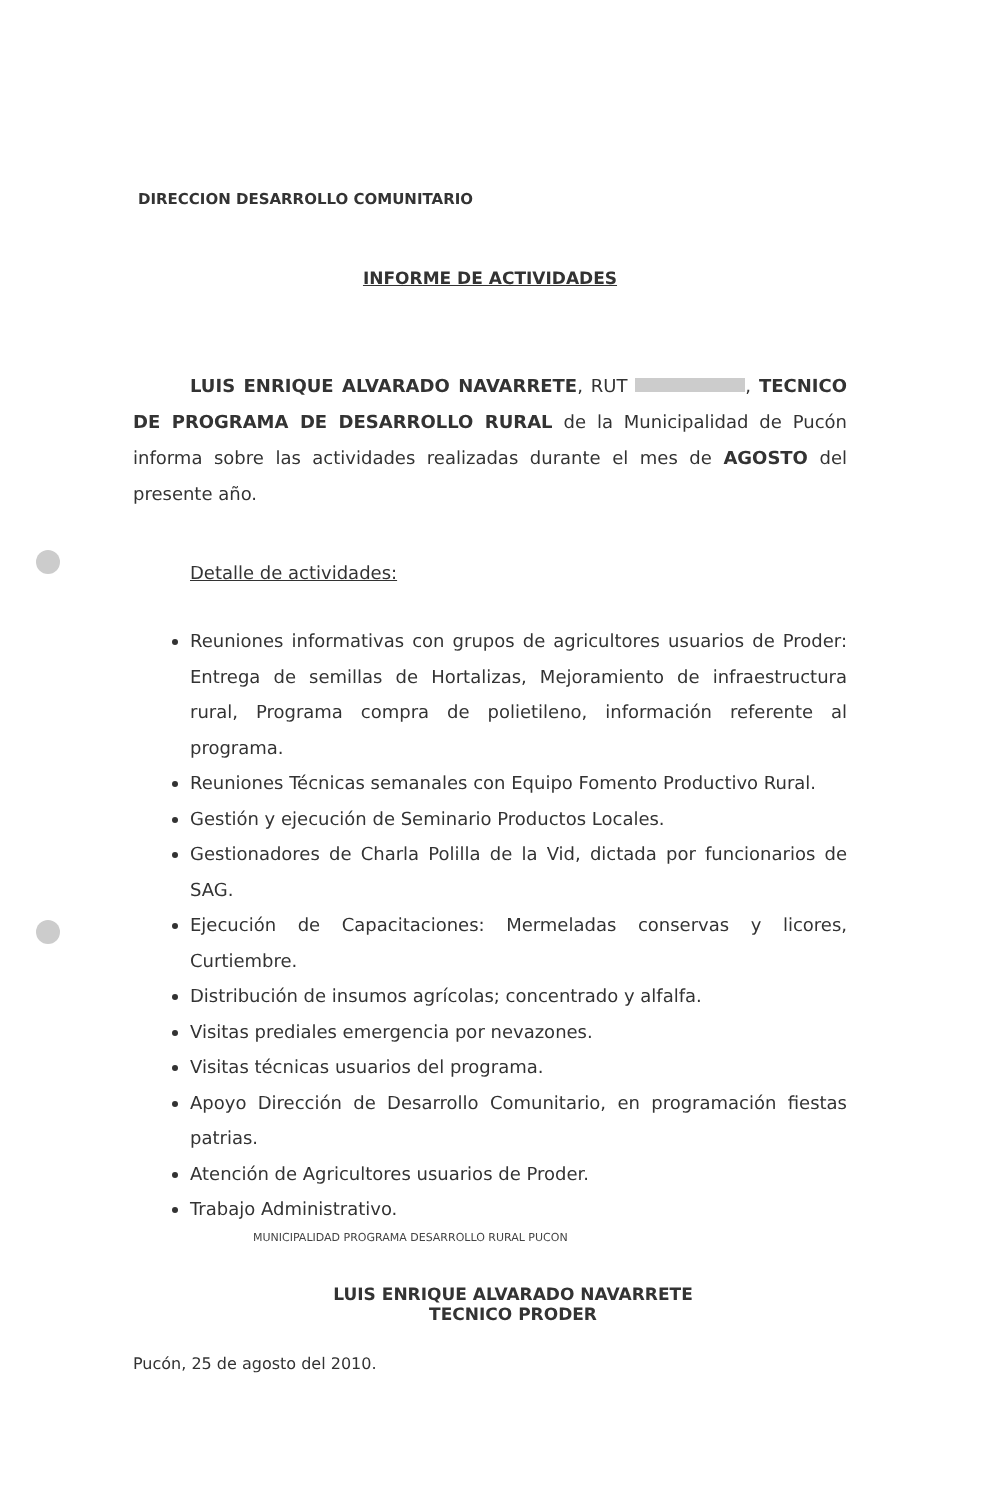DIRECCION DESARROLLO COMUNITARIO
INFORME DE ACTIVIDADES
LUIS ENRIQUE ALVARADO NAVARRETE, RUT , TECNICO DE PROGRAMA DE DESARROLLO RURAL de la Municipalidad de Pucón informa sobre las actividades realizadas durante el mes de AGOSTO del presente año.
Detalle de actividades:
Reuniones informativas con grupos de agricultores usuarios de Proder: Entrega de semillas de Hortalizas, Mejoramiento de infraestructura rural, Programa compra de polietileno, información referente al programa.
Reuniones Técnicas semanales con Equipo Fomento Productivo Rural.
Gestión y ejecución de Seminario Productos Locales.
Gestionadores de Charla Polilla de la Vid, dictada por funcionarios de SAG.
Ejecución de Capacitaciones: Mermeladas conservas y licores, Curtiembre.
Distribución de insumos agrícolas; concentrado y alfalfa.
Visitas prediales emergencia por nevazones.
Visitas técnicas usuarios del programa.
Apoyo Dirección de Desarrollo Comunitario, en programación fiestas patrias.
Atención de Agricultores usuarios de Proder.
Trabajo Administrativo.
MUNICIPALIDAD PROGRAMA DESARROLLO RURAL PUCON
LUIS ENRIQUE ALVARADO NAVARRETE
TECNICO PRODER
Pucón, 25 de agosto del 2010.